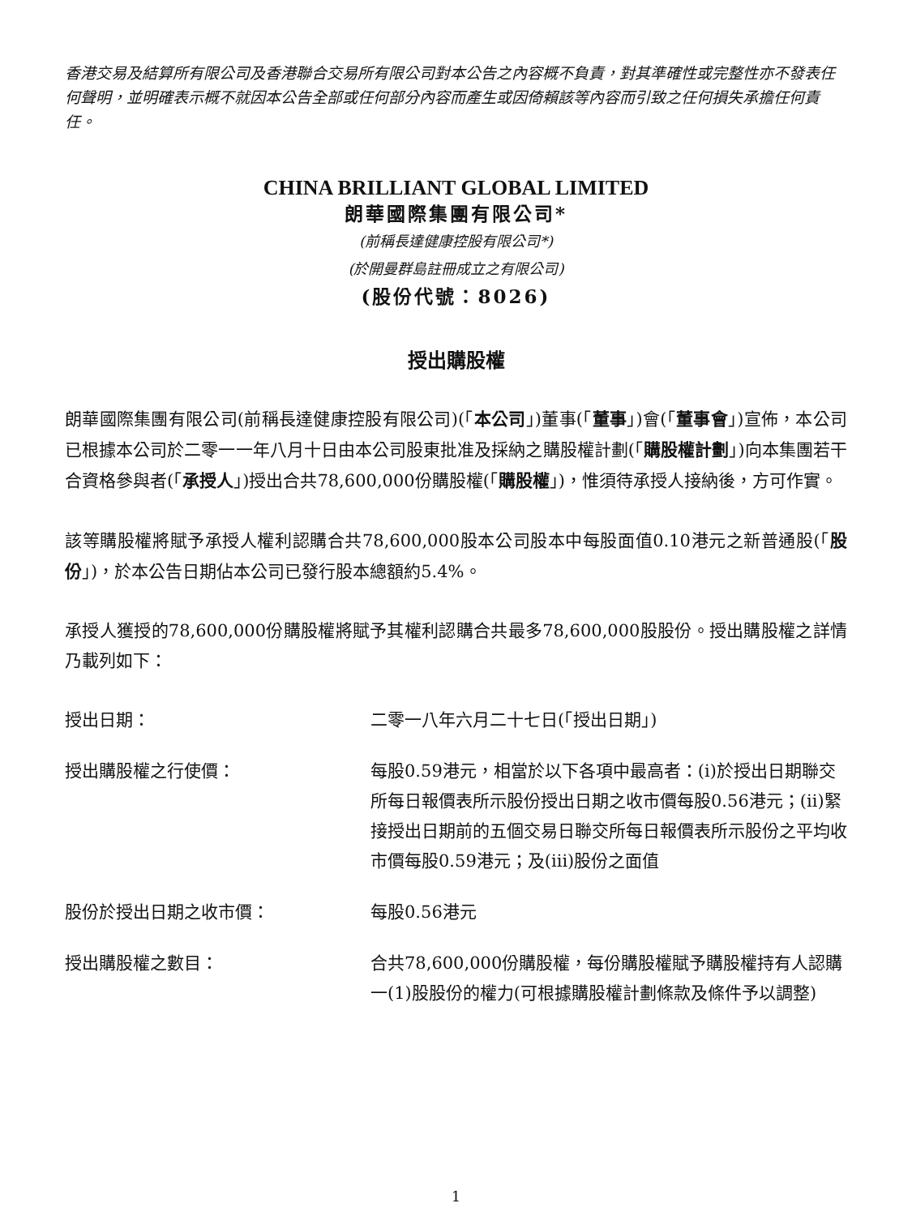香港交易及結算所有限公司及香港聯合交易所有限公司對本公告之內容概不負責，對其準確性或完整性亦不發表任何聲明，並明確表示概不就因本公告全部或任何部分內容而產生或因倚賴該等內容而引致之任何損失承擔任何責任。
CHINA BRILLIANT GLOBAL LIMITED
朗華國際集團有限公司*
(前稱長達健康控股有限公司*)
(於開曼群島註冊成立之有限公司)
(股份代號：8026)
授出購股權
朗華國際集團有限公司(前稱長達健康控股有限公司)(「本公司」)董事(「董事」)會(「董事會」)宣佈，本公司已根據本公司於二零一一年八月十日由本公司股東批准及採納之購股權計劃(「購股權計劃」)向本集團若干合資格參與者(「承授人」)授出合共78,600,000份購股權(「購股權」)，惟須待承授人接納後，方可作實。
該等購股權將賦予承授人權利認購合共78,600,000股本公司股本中每股面值0.10港元之新普通股(「股份」)，於本公告日期佔本公司已發行股本總額約5.4%。
承授人獲授的78,600,000份購股權將賦予其權利認購合共最多78,600,000股股份。授出購股權之詳情乃載列如下：
| 授出日期： | 二零一八年六月二十七日(「授出日期」) |
| 授出購股權之行使價： | 每股0.59港元，相當於以下各項中最高者：(i)於授出日期聯交所每日報價表所示股份授出日期之收市價每股0.56港元；(ii)緊接授出日期前的五個交易日聯交所每日報價表所示股份之平均收市價每股0.59港元；及(iii)股份之面值 |
| 股份於授出日期之收市價： | 每股0.56港元 |
| 授出購股權之數目： | 合共78,600,000份購股權，每份購股權賦予購股權持有人認購一(1)股股份的權力(可根據購股權計劃條款及條件予以調整) |
1